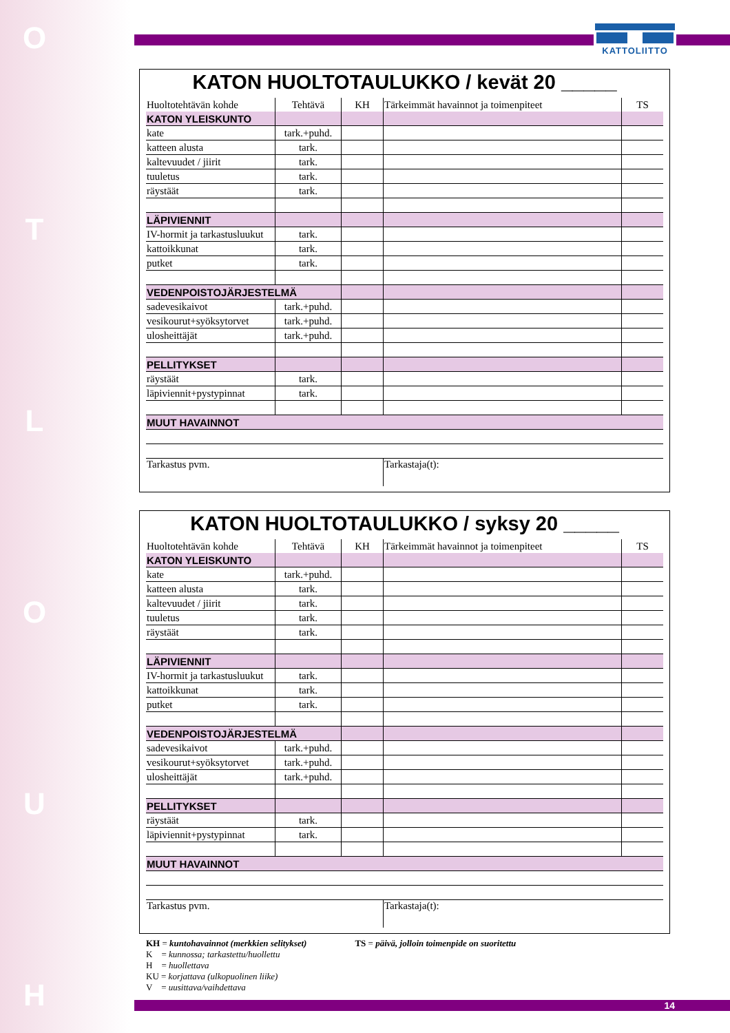HUOLTO
KATTOLIITTO
KATON HUOLTOTAULUKKO / kevät 20 _____
| Huoltotehtävän kohde | Tehtävä | KH | Tärkeimmät havainnot ja toimenpiteet | TS |
| KATON YLEISKUNTO | | | | |
| kate | tark.+puhd. | | | |
| katteen alusta | tark. | | | |
| kaltevuudet / jiirit | tark. | | | |
| tuuletus | tark. | | | |
| räystäät | tark. | | | |
| LÄPIVIENNIT | | | | |
| IV-hormit ja tarkastusluukut | tark. | | | |
| kattoikkunat | tark. | | | |
| putket | tark. | | | |
| VEDENPOISTOJÄRJESTELMÄ | | | | |
| sadevesikaivot | tark.+puhd. | | | |
| vesikourut+syöksytorvet | tark.+puhd. | | | |
| ulosheittäjät | tark.+puhd. | | | |
| PELLITYKSET | | | | |
| räystäät | tark. | | | |
| läpiviennit+pystypinnat | tark. | | | |
| MUUT HAVAINNOT | | | | |
| Tarkastus pvm. | | | Tarkastaja(t): | |
KATON HUOLTOTAULUKKO / syksy 20 _____
| Huoltotehtävän kohde | Tehtävä | KH | Tärkeimmät havainnot ja toimenpiteet | TS |
| KATON YLEISKUNTO | | | | |
| kate | tark.+puhd. | | | |
| katteen alusta | tark. | | | |
| kaltevuudet / jiirit | tark. | | | |
| tuuletus | tark. | | | |
| räystäät | tark. | | | |
| LÄPIVIENNIT | | | | |
| IV-hormit ja tarkastusluukut | tark. | | | |
| kattoikkunat | tark. | | | |
| putket | tark. | | | |
| VEDENPOISTOJÄRJESTELMÄ | | | | |
| sadevesikaivot | tark.+puhd. | | | |
| vesikourut+syöksytorvet | tark.+puhd. | | | |
| ulosheittäjät | tark.+puhd. | | | |
| PELLITYKSET | | | | |
| räystäät | tark. | | | |
| läpiviennit+pystypinnat | tark. | | | |
| MUUT HAVAINNOT | | | | |
| Tarkastus pvm. | | | Tarkastaja(t): | |
KH = kuntohavainnot (merkkien selitykset)
K = kunnossa; tarkastettu/huollettu
H = huollettava
KU = korjattava (ulkopuolinen liike)
V = uusittava/vaihdettava
TS = päivä, jolloin toimenpide on suoritettu
14